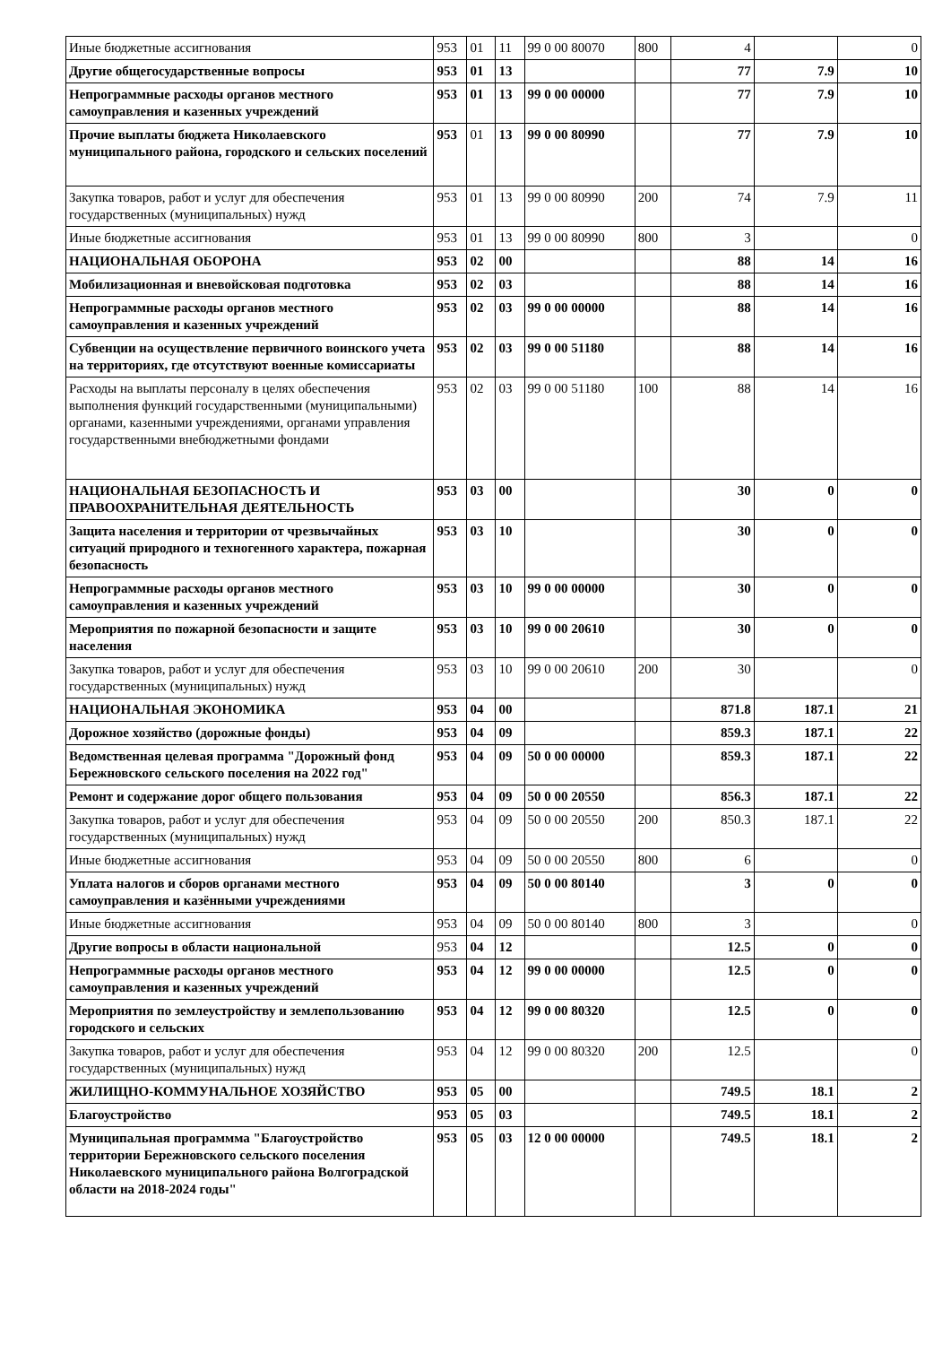| Иные бюджетные ассигнования | 953 | 01 | 11 | 99 0 00 80070 | 800 | 4 | | 0 |
| Другие общегосударственные вопросы | 953 | 01 | 13 | | | 77 | 7.9 | 10 |
| Непрограммные расходы органов местного самоуправления и казенных учреждений | 953 | 01 | 13 | 99 0 00 00000 | | 77 | 7.9 | 10 |
| Прочие выплаты бюджета Николаевского муниципального района, городского и сельских поселений | 953 | 01 | 13 | 99 0 00 80990 | | 77 | 7.9 | 10 |
| Закупка товаров, работ и услуг для обеспечения государственных (муниципальных) нужд | 953 | 01 | 13 | 99 0 00 80990 | 200 | 74 | 7.9 | 11 |
| Иные бюджетные ассигнования | 953 | 01 | 13 | 99 0 00 80990 | 800 | 3 | | 0 |
| НАЦИОНАЛЬНАЯ ОБОРОНА | 953 | 02 | 00 | | | 88 | 14 | 16 |
| Мобилизационная и вневойсковая подготовка | 953 | 02 | 03 | | | 88 | 14 | 16 |
| Непрограммные расходы органов местного самоуправления и казенных учреждений | 953 | 02 | 03 | 99 0 00 00000 | | 88 | 14 | 16 |
| Субвенции на осуществление первичного воинского учета на территориях, где отсутствуют военные комиссариаты | 953 | 02 | 03 | 99 0 00 51180 | | 88 | 14 | 16 |
| Расходы на выплаты персоналу в целях обеспечения выполнения функций государственными (муниципальными) органами, казенными учреждениями, органами управления государственными внебюджетными фондами | 953 | 02 | 03 | 99 0 00 51180 | 100 | 88 | 14 | 16 |
| НАЦИОНАЛЬНАЯ БЕЗОПАСНОСТЬ И ПРАВООХРАНИТЕЛЬНАЯ ДЕЯТЕЛЬНОСТЬ | 953 | 03 | 00 | | | 30 | 0 | 0 |
| Защита населения и территории от чрезвычайных ситуаций природного и техногенного характера, пожарная безопасность | 953 | 03 | 10 | | | 30 | 0 | 0 |
| Непрограммные расходы органов местного самоуправления и казенных учреждений | 953 | 03 | 10 | 99 0 00 00000 | | 30 | 0 | 0 |
| Мероприятия по пожарной безопасности и защите населения | 953 | 03 | 10 | 99 0 00 20610 | | 30 | 0 | 0 |
| Закупка товаров, работ и услуг для обеспечения государственных (муниципальных) нужд | 953 | 03 | 10 | 99 0 00 20610 | 200 | 30 | | 0 |
| НАЦИОНАЛЬНАЯ ЭКОНОМИКА | 953 | 04 | 00 | | | 871.8 | 187.1 | 21 |
| Дорожное хозяйство (дорожные фонды) | 953 | 04 | 09 | | | 859.3 | 187.1 | 22 |
| Ведомственная целевая программа "Дорожный фонд Бережновского сельского поселения на 2022 год" | 953 | 04 | 09 | 50 0 00 00000 | | 859.3 | 187.1 | 22 |
| Ремонт и содержание дорог общего пользования | 953 | 04 | 09 | 50 0 00 20550 | | 856.3 | 187.1 | 22 |
| Закупка товаров, работ и услуг для обеспечения государственных (муниципальных) нужд | 953 | 04 | 09 | 50 0 00 20550 | 200 | 850.3 | 187.1 | 22 |
| Иные бюджетные ассигнования | 953 | 04 | 09 | 50 0 00 20550 | 800 | 6 | | 0 |
| Уплата налогов и сборов органами местного самоуправления и казёнными учреждениями | 953 | 04 | 09 | 50 0 00 80140 | | 3 | 0 | 0 |
| Иные бюджетные ассигнования | 953 | 04 | 09 | 50 0 00 80140 | 800 | 3 | | 0 |
| Другие вопросы в области национальной | 953 | 04 | 12 | | | 12.5 | 0 | 0 |
| Непрограммные расходы органов местного самоуправления и казенных учреждений | 953 | 04 | 12 | 99 0 00 00000 | | 12.5 | 0 | 0 |
| Мероприятия по землеустройству и землепользованию городского и сельских | 953 | 04 | 12 | 99 0 00 80320 | | 12.5 | 0 | 0 |
| Закупка товаров, работ и услуг для обеспечения государственных (муниципальных) нужд | 953 | 04 | 12 | 99 0 00 80320 | 200 | 12.5 | | 0 |
| ЖИЛИЩНО-КОММУНАЛЬНОЕ ХОЗЯЙСТВО | 953 | 05 | 00 | | | 749.5 | 18.1 | 2 |
| Благоустройство | 953 | 05 | 03 | | | 749.5 | 18.1 | 2 |
| Муниципальная программма "Благоустройство территории Бережновского сельского поселения Николаевского муниципального района Волгоградской области на 2018-2024 годы" | 953 | 05 | 03 | 12 0 00 00000 | | 749.5 | 18.1 | 2 |